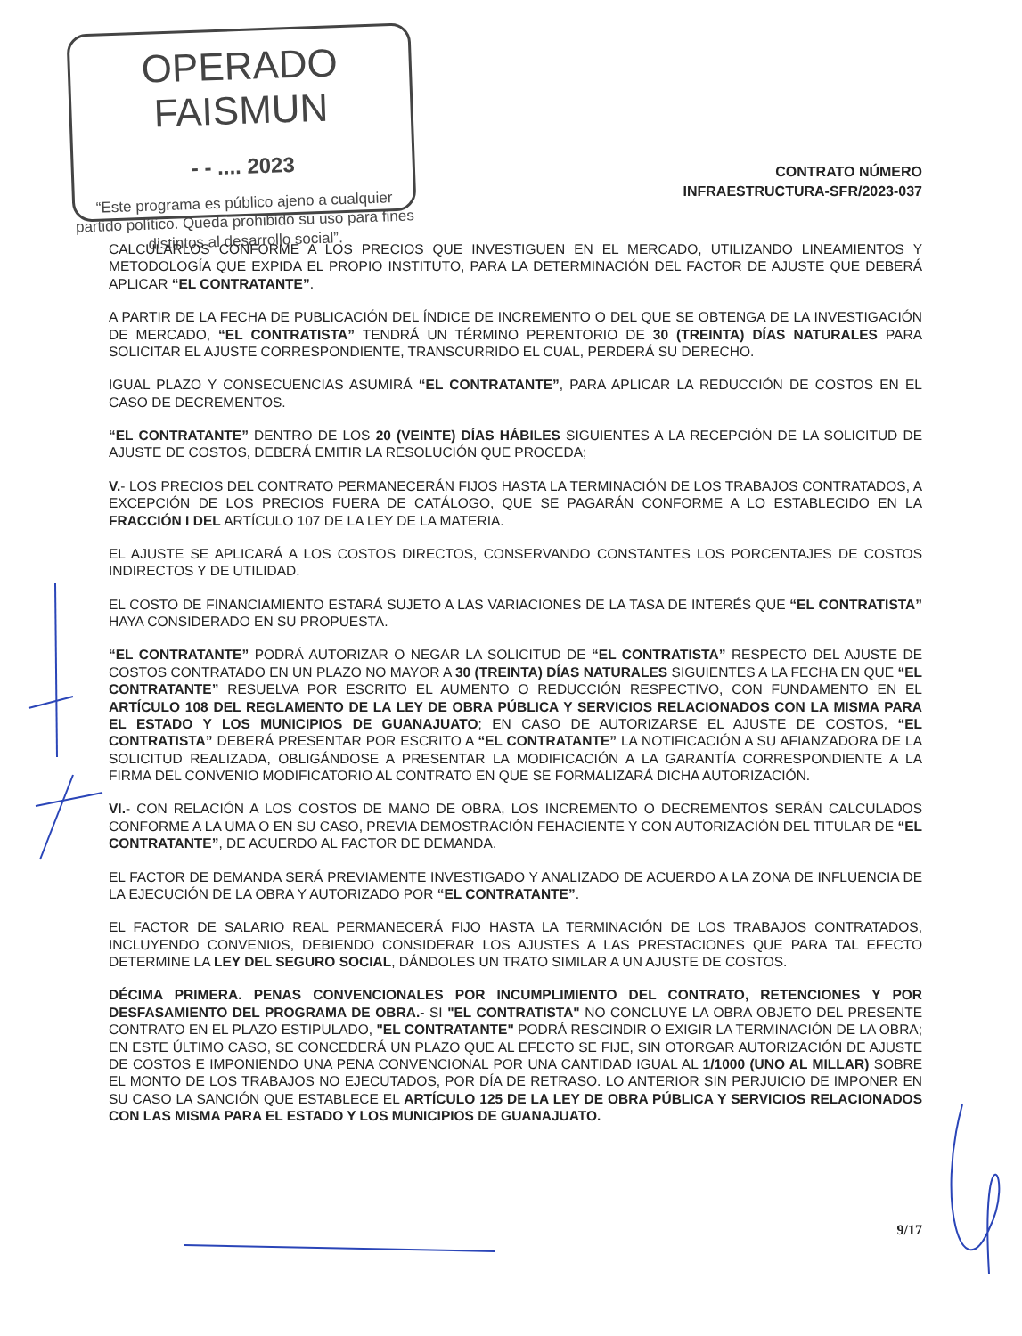OPERADO FAISMUN
- - .... 2023
“Este programa es público ajeno a cualquier partido político. Queda prohibido su uso para fines distintos al desarrollo social”.
CONTRATO NÚMERO
INFRAESTRUCTURA-SFR/2023-037
CALCULARLOS CONFORME A LOS PRECIOS QUE INVESTIGUEN EN EL MERCADO, UTILIZANDO LINEAMIENTOS Y METODOLOGÍA QUE EXPIDA EL PROPIO INSTITUTO, PARA LA DETERMINACIÓN DEL FACTOR DE AJUSTE QUE DEBERÁ APLICAR “EL CONTRATANTE”.
A PARTIR DE LA FECHA DE PUBLICACIÓN DEL ÍNDICE DE INCREMENTO O DEL QUE SE OBTENGA DE LA INVESTIGACIÓN DE MERCADO, “EL CONTRATISTA” TENDRÁ UN TÉRMINO PERENTORIO DE 30 (TREINTA) DÍAS NATURALES PARA SOLICITAR EL AJUSTE CORRESPONDIENTE, TRANSCURRIDO EL CUAL, PERDERÁ SU DERECHO.
IGUAL PLAZO Y CONSECUENCIAS ASUMIRÁ “EL CONTRATANTE”, PARA APLICAR LA REDUCCIÓN DE COSTOS EN EL CASO DE DECREMENTOS.
“EL CONTRATANTE” DENTRO DE LOS 20 (VEINTE) DÍAS HÁBILES SIGUIENTES A LA RECEPCIÓN DE LA SOLICITUD DE AJUSTE DE COSTOS, DEBERÁ EMITIR LA RESOLUCIÓN QUE PROCEDA;
V.- LOS PRECIOS DEL CONTRATO PERMANECERÁN FIJOS HASTA LA TERMINACIÓN DE LOS TRABAJOS CONTRATADOS, A EXCEPCIÓN DE LOS PRECIOS FUERA DE CATÁLOGO, QUE SE PAGARÁN CONFORME A LO ESTABLECIDO EN LA FRACCIÓN I DEL ARTÍCULO 107 DE LA LEY DE LA MATERIA.
EL AJUSTE SE APLICARÁ A LOS COSTOS DIRECTOS, CONSERVANDO CONSTANTES LOS PORCENTAJES DE COSTOS INDIRECTOS Y DE UTILIDAD.
EL COSTO DE FINANCIAMIENTO ESTARÁ SUJETO A LAS VARIACIONES DE LA TASA DE INTERÉS QUE “EL CONTRATISTA” HAYA CONSIDERADO EN SU PROPUESTA.
“EL CONTRATANTE” PODRÁ AUTORIZAR O NEGAR LA SOLICITUD DE “EL CONTRATISTA” RESPECTO DEL AJUSTE DE COSTOS CONTRATADO EN UN PLAZO NO MAYOR A 30 (TREINTA) DÍAS NATURALES SIGUIENTES A LA FECHA EN QUE “EL CONTRATANTE” RESUELVA POR ESCRITO EL AUMENTO O REDUCCIÓN RESPECTIVO, CON FUNDAMENTO EN EL ARTÍCULO 108 DEL REGLAMENTO DE LA LEY DE OBRA PÚBLICA Y SERVICIOS RELACIONADOS CON LA MISMA PARA EL ESTADO Y LOS MUNICIPIOS DE GUANAJUATO; EN CASO DE AUTORIZARSE EL AJUSTE DE COSTOS, “EL CONTRATISTA” DEBERÁ PRESENTAR POR ESCRITO A “EL CONTRATANTE” LA NOTIFICACIÓN A SU AFIANZADORA DE LA SOLICITUD REALIZADA, OBLIGÁNDOSE A PRESENTAR LA MODIFICACIÓN A LA GARANTÍA CORRESPONDIENTE A LA FIRMA DEL CONVENIO MODIFICATORIO AL CONTRATO EN QUE SE FORMALIZARÁ DICHA AUTORIZACIÓN.
VI.- CON RELACIÓN A LOS COSTOS DE MANO DE OBRA, LOS INCREMENTO O DECREMENTOS SERÁN CALCULADOS CONFORME A LA UMA O EN SU CASO, PREVIA DEMOSTRACIÓN FEHACIENTE Y CON AUTORIZACIÓN DEL TITULAR DE “EL CONTRATANTE”, DE ACUERDO AL FACTOR DE DEMANDA.
EL FACTOR DE DEMANDA SERÁ PREVIAMENTE INVESTIGADO Y ANALIZADO DE ACUERDO A LA ZONA DE INFLUENCIA DE LA EJECUCIÓN DE LA OBRA Y AUTORIZADO POR “EL CONTRATANTE”.
EL FACTOR DE SALARIO REAL PERMANECERÁ FIJO HASTA LA TERMINACIÓN DE LOS TRABAJOS CONTRATADOS, INCLUYENDO CONVENIOS, DEBIENDO CONSIDERAR LOS AJUSTES A LAS PRESTACIONES QUE PARA TAL EFECTO DETERMINE LA LEY DEL SEGURO SOCIAL, DÁNDOLES UN TRATO SIMILAR A UN AJUSTE DE COSTOS.
DÉCIMA PRIMERA. PENAS CONVENCIONALES POR INCUMPLIMIENTO DEL CONTRATO, RETENCIONES Y POR DESFASAMIENTO DEL PROGRAMA DE OBRA.- SI "EL CONTRATISTA" NO CONCLUYE LA OBRA OBJETO DEL PRESENTE CONTRATO EN EL PLAZO ESTIPULADO, "EL CONTRATANTE" PODRÁ RESCINDIR O EXIGIR LA TERMINACIÓN DE LA OBRA; EN ESTE ÚLTIMO CASO, SE CONCEDERÁ UN PLAZO QUE AL EFECTO SE FIJE, SIN OTORGAR AUTORIZACIÓN DE AJUSTE DE COSTOS E IMPONIENDO UNA PENA CONVENCIONAL POR UNA CANTIDAD IGUAL AL 1/1000 (UNO AL MILLAR) SOBRE EL MONTO DE LOS TRABAJOS NO EJECUTADOS, POR DÍA DE RETRASO. LO ANTERIOR SIN PERJUICIO DE IMPONER EN SU CASO LA SANCIÓN QUE ESTABLECE EL ARTÍCULO 125 DE LA LEY DE OBRA PÚBLICA Y SERVICIOS RELACIONADOS CON LAS MISMA PARA EL ESTADO Y LOS MUNICIPIOS DE GUANAJUATO.
9/17